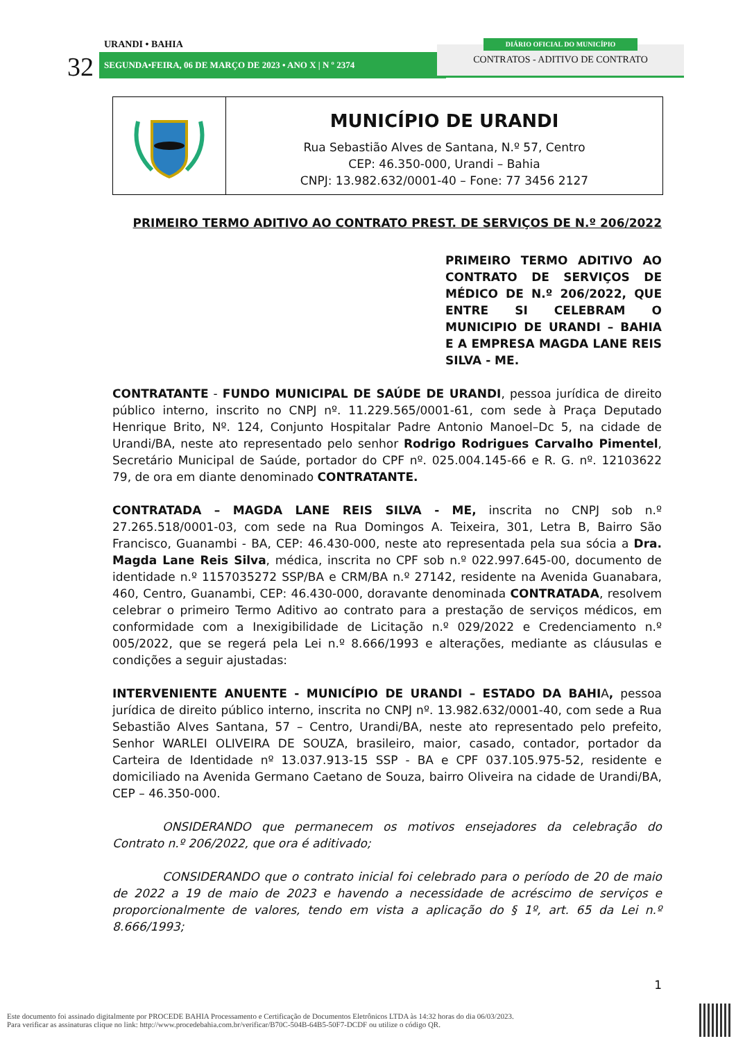URANDI • BAHIA
32 SEGUNDA•FEIRA, 06 DE MARÇO DE 2023 • ANO X | N º 2374
CONTRATOS - ADITIVO DE CONTRATO
DIÁRIO OFICIAL DO MUNICÍPIO
MUNICÍPIO DE URANDI
Rua Sebastião Alves de Santana, N.º 57, Centro
CEP: 46.350-000, Urandi – Bahia
CNPJ: 13.982.632/0001-40 – Fone: 77 3456 2127
PRIMEIRO TERMO ADITIVO AO CONTRATO PREST. DE SERVIÇOS DE N.º 206/2022
PRIMEIRO TERMO ADITIVO AO CONTRATO DE SERVIÇOS DE MÉDICO DE N.º 206/2022, QUE ENTRE SI CELEBRAM O MUNICIPIO DE URANDI – BAHIA E A EMPRESA MAGDA LANE REIS SILVA - ME.
CONTRATANTE - FUNDO MUNICIPAL DE SAÚDE DE URANDI, pessoa jurídica de direito público interno, inscrito no CNPJ nº. 11.229.565/0001-61, com sede à Praça Deputado Henrique Brito, Nº. 124, Conjunto Hospitalar Padre Antonio Manoel–Dc 5, na cidade de Urandi/BA, neste ato representado pelo senhor Rodrigo Rodrigues Carvalho Pimentel, Secretário Municipal de Saúde, portador do CPF nº. 025.004.145-66 e R. G. nº. 12103622 79, de ora em diante denominado CONTRATANTE.
CONTRATADA – MAGDA LANE REIS SILVA - ME, inscrita no CNPJ sob n.º 27.265.518/0001-03, com sede na Rua Domingos A. Teixeira, 301, Letra B, Bairro São Francisco, Guanambi - BA, CEP: 46.430-000, neste ato representada pela sua sócia a Dra. Magda Lane Reis Silva, médica, inscrita no CPF sob n.º 022.997.645-00, documento de identidade n.º 1157035272 SSP/BA e CRM/BA n.º 27142, residente na Avenida Guanabara, 460, Centro, Guanambi, CEP: 46.430-000, doravante denominada CONTRATADA, resolvem celebrar o primeiro Termo Aditivo ao contrato para a prestação de serviços médicos, em conformidade com a Inexigibilidade de Licitação n.º 029/2022 e Credenciamento n.º 005/2022, que se regerá pela Lei n.º 8.666/1993 e alterações, mediante as cláusulas e condições a seguir ajustadas:
INTERVENIENTE ANUENTE - MUNICÍPIO DE URANDI – ESTADO DA BAHIA, pessoa jurídica de direito público interno, inscrita no CNPJ nº. 13.982.632/0001-40, com sede a Rua Sebastião Alves Santana, 57 – Centro, Urandi/BA, neste ato representado pelo prefeito, Senhor WARLEI OLIVEIRA DE SOUZA, brasileiro, maior, casado, contador, portador da Carteira de Identidade nº 13.037.913-15 SSP - BA e CPF 037.105.975-52, residente e domiciliado na Avenida Germano Caetano de Souza, bairro Oliveira na cidade de Urandi/BA, CEP – 46.350-000.
ONSIDERANDO que permanecem os motivos ensejadores da celebração do Contrato n.º 206/2022, que ora é aditivado;
CONSIDERANDO que o contrato inicial foi celebrado para o período de 20 de maio de 2022 a 19 de maio de 2023 e havendo a necessidade de acréscimo de serviços e proporcionalmente de valores, tendo em vista a aplicação do § 1º, art. 65 da Lei n.º 8.666/1993;
1
Este documento foi assinado digitalmente por PROCEDE BAHIA Processamento e Certificação de Documentos Eletrônicos LTDA às 14:32 horas do dia 06/03/2023.
Para verificar as assinaturas clique no link: http://www.procedebahia.com.br/verificar/B70C-504B-64B5-50F7-DCDF ou utilize o código QR.